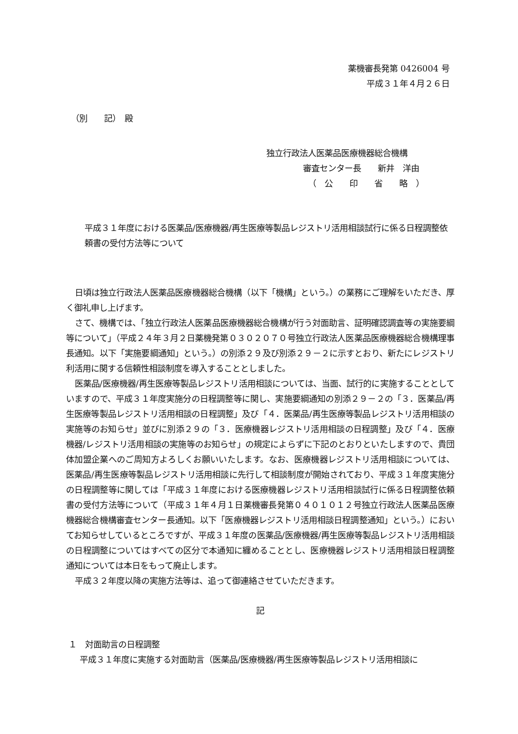薬機審長発第 0426004 号
平成３１年４月２６日
（別　　記）　殿
独立行政法人医薬品医療機器総合機構
審査センター長　　新井　洋由
（　公　　印　　省　　略　）
平成３１年度における医薬品/医療機器/再生医療等製品レジストリ活用相談試行に係る日程調整依頼書の受付方法等について
日頃は独立行政法人医薬品医療機器総合機構（以下「機構」という。）の業務にご理解をいただき、厚く御礼申し上げます。
さて、機構では、「独立行政法人医薬品医療機器総合機構が行う対面助言、証明確認調査等の実施要綱等について」（平成２４年３月２日薬機発第０３０２０７０号独立行政法人医薬品医療機器総合機構理事長通知。以下「実施要綱通知」という。）の別添２９及び別添２９－２に示すとおり、新たにレジストリ利活用に関する信頼性相談制度を導入することとしました。
医薬品/医療機器/再生医療等製品レジストリ活用相談については、当面、試行的に実施することとしていますので、平成３１年度実施分の日程調整等に関し、実施要綱通知の別添２９－２の「３．医薬品/再生医療等製品レジストリ活用相談の日程調整」及び「４．医薬品/再生医療等製品レジストリ活用相談の実施等のお知らせ」並びに別添２９の「３．医療機器レジストリ活用相談の日程調整」及び「４．医療機器/レジストリ活用相談の実施等のお知らせ」の規定によらずに下記のとおりといたしますので、貴団体加盟企業へのご周知方よろしくお願いいたします。なお、医療機器レジストリ活用相談については、医薬品/再生医療等製品レジストリ活用相談に先行して相談制度が開始されており、平成３１年度実施分の日程調整等に関しては「平成３１年度における医療機器レジストリ活用相談試行に係る日程調整依頼書の受付方法等について（平成３１年４月１日薬機審長発第０４０１０１２号独立行政法人医薬品医療機器総合機構審査センター長通知。以下「医療機器レジストリ活用相談日程調整通知」という。）においてお知らせしているところですが、平成３１年度の医薬品/医療機器/再生医療等製品レジストリ活用相談の日程調整についてはすべての区分で本通知に纏めることとし、医療機器レジストリ活用相談日程調整通知については本日をもって廃止します。
平成３２年度以降の実施方法等は、追って御連絡させていただきます。
記
１　対面助言の日程調整
平成３１年度に実施する対面助言（医薬品/医療機器/再生医療等製品レジストリ活用相談に